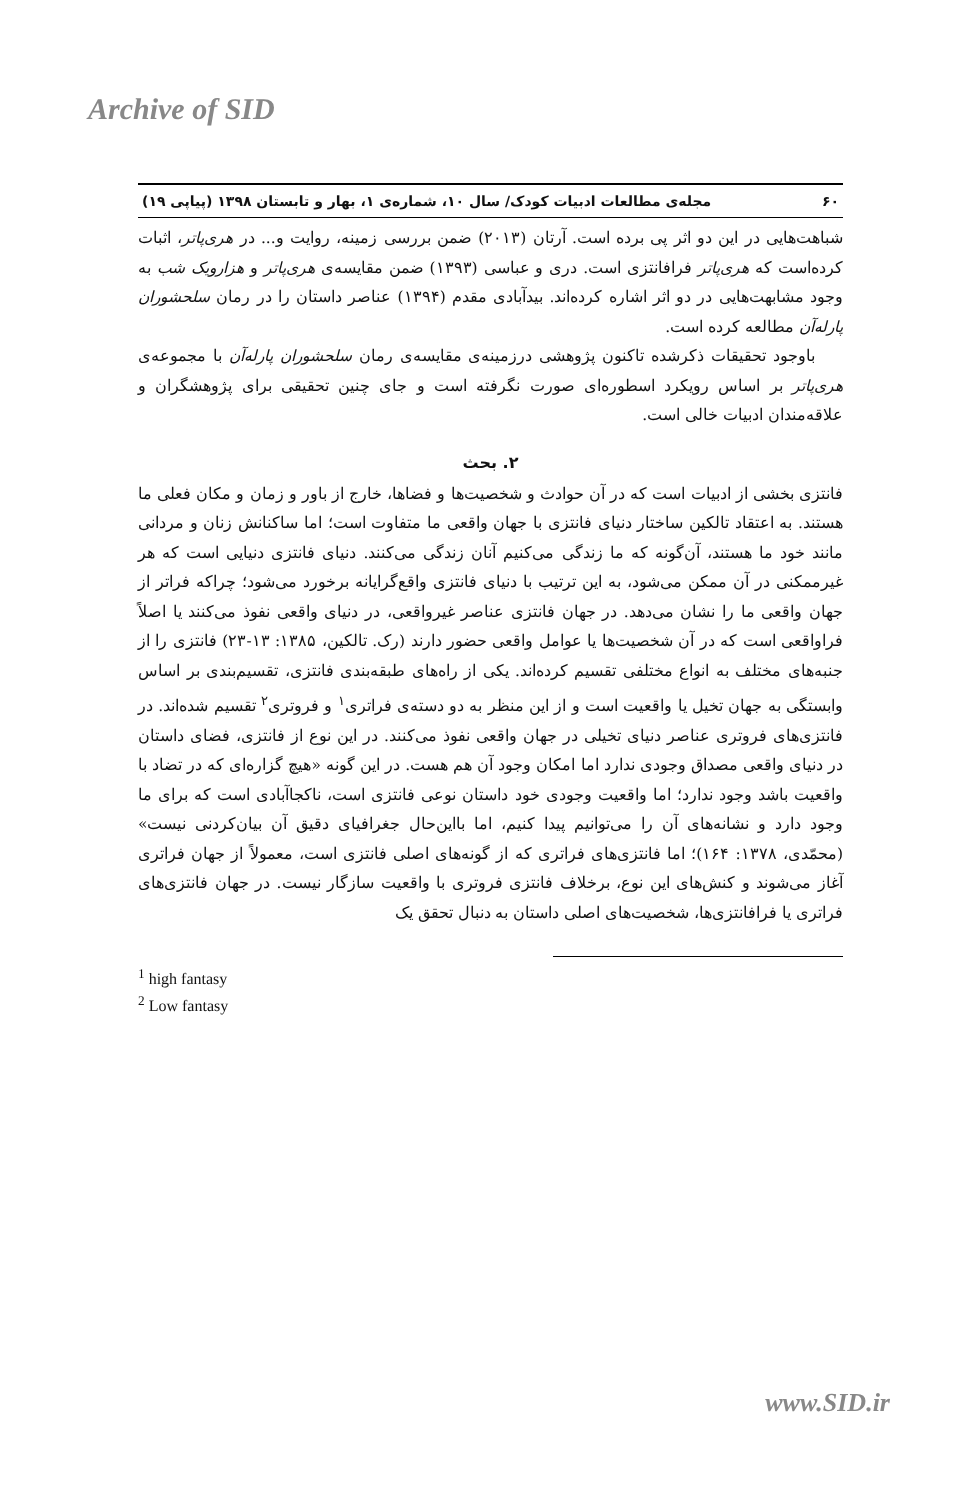Archive of SID
۶۰ مجله‌ی مطالعات ادبیات کودک/ سال ۱۰، شماره‌ی ۱، بهار و تابستان ۱۳۹۸ (پیاپی ۱۹)
شباهت‌هایی در این دو اثر پی برده است. آرتان (۲۰۱۳) ضمن بررسی زمینه، روایت و... در هری‌پاتر، اثبات کرده‌است که هری‌پاتر فرافانتزی است. دری و عباسی (۱۳۹۳) ضمن مقایسه‌ی هری‌پاتر و هزارویک شب به وجود مشابهت‌هایی در دو اثر اشاره کرده‌اند. بیدآبادی مقدم (۱۳۹۴) عناصر داستان را در رمان سلحشوران پارله‌آن مطالعه کرده است.
باوجود تحقیقات ذکرشده تاکنون پژوهشی درزمینه‌ی مقایسه‌ی رمان سلحشوران پارله‌آن با مجموعه‌ی هری‌پاتر بر اساس رویکرد اسطوره‌ای صورت نگرفته است و جای چنین تحقیقی برای پژوهشگران و علاقه‌مندان ادبیات خالی است.
۲. بحث
فانتزی بخشی از ادبیات است که در آن حوادث و شخصیت‌ها و فضاها، خارج از باور و زمان و مکان فعلی ما هستند. به اعتقاد تالکین ساختار دنیای فانتزی با جهان واقعی ما متفاوت است؛ اما ساکنانش زنان و مردانی مانند خود ما هستند، آن‌گونه که ما زندگی می‌کنیم آنان زندگی می‌کنند. دنیای فانتزی دنیایی است که هر غیرممکنی در آن ممکن می‌شود، به این ترتیب با دنیای فانتزی واقع‌گرایانه برخورد می‌شود؛ چراکه فراتر از جهان واقعی ما را نشان می‌دهد. در جهان فانتزی عناصر غیرواقعی، در دنیای واقعی نفوذ می‌کنند یا اصلاً فراواقعی است که در آن شخصیت‌ها یا عوامل واقعی حضور دارند (رک. تالکین، ۱۳۸۵: ۱۳-۲۳) فانتزی را از جنبه‌های مختلف به انواع مختلفی تقسیم کرده‌اند. یکی از راه‌های طبقه‌بندی فانتزی، تقسیم‌بندی بر اساس وابستگی به جهان تخیل یا واقعیت است و از این منظر به دو دسته‌ی فراتری<sup>۱</sup> و فروتری<sup>۲</sup> تقسیم شده‌اند. در فانتزی‌های فروتری عناصر دنیای تخیلی در جهان واقعی نفوذ می‌کنند. در این نوع از فانتزی، فضای داستان در دنیای واقعی مصداق وجودی ندارد اما امکان وجود آن هم هست. در این گونه «هیچ گزاره‌ای که در تضاد با واقعیت باشد وجود ندارد؛ اما واقعیت وجودی خود داستان نوعی فانتزی است، ناکجاآبادی است که برای ما وجود دارد و نشانه‌های آن را می‌توانیم پیدا کنیم، اما بااین‌حال جغرافیای دقیق آن بیان‌کردنی نیست» (محمّدی، ۱۳۷۸: ۱۶۴)؛ اما فانتزی‌های فراتری که از گونه‌های اصلی فانتزی است، معمولاً از جهان فراتری آغاز می‌شوند و کنش‌های این نوع، برخلاف فانتزی فروتری با واقعیت سازگار نیست. در جهان فانتزی‌های فراتری یا فرافانتزی‌ها، شخصیت‌های اصلی داستان به دنبال تحقق یک
<sup>1</sup> high fantasy
<sup>2</sup> Low fantasy
www.SID.ir